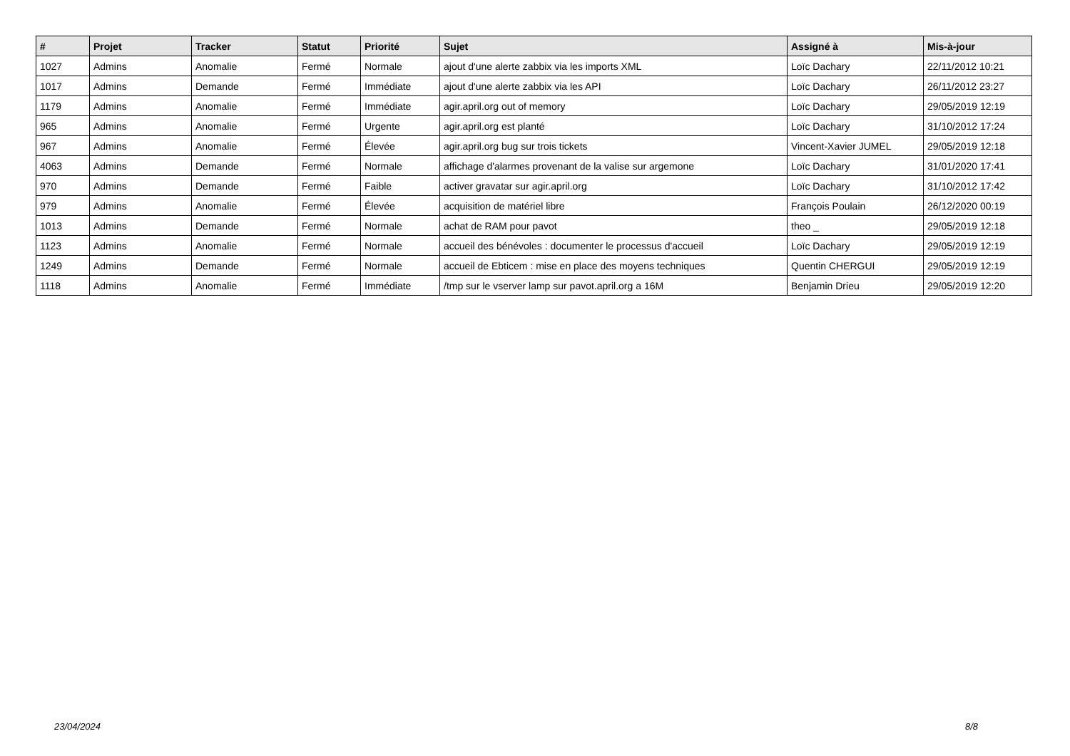| # | Projet | Tracker | Statut | Priorité | Sujet | Assigné à | Mis-à-jour |
| --- | --- | --- | --- | --- | --- | --- | --- |
| 1027 | Admins | Anomalie | Fermé | Normale | ajout d'une alerte zabbix via les imports XML | Loïc Dachary | 22/11/2012 10:21 |
| 1017 | Admins | Demande | Fermé | Immédiate | ajout d'une alerte zabbix via les API | Loïc Dachary | 26/11/2012 23:27 |
| 1179 | Admins | Anomalie | Fermé | Immédiate | agir.april.org out of memory | Loïc Dachary | 29/05/2019 12:19 |
| 965 | Admins | Anomalie | Fermé | Urgente | agir.april.org est planté | Loïc Dachary | 31/10/2012 17:24 |
| 967 | Admins | Anomalie | Fermé | Élevée | agir.april.org bug sur trois tickets | Vincent-Xavier JUMEL | 29/05/2019 12:18 |
| 4063 | Admins | Demande | Fermé | Normale | affichage d'alarmes provenant de la valise sur argemone | Loïc Dachary | 31/01/2020 17:41 |
| 970 | Admins | Demande | Fermé | Faible | activer gravatar sur agir.april.org | Loïc Dachary | 31/10/2012 17:42 |
| 979 | Admins | Anomalie | Fermé | Élevée | acquisition de matériel libre | François Poulain | 26/12/2020 00:19 |
| 1013 | Admins | Demande | Fermé | Normale | achat de RAM pour pavot | theo _ | 29/05/2019 12:18 |
| 1123 | Admins | Anomalie | Fermé | Normale | accueil des bénévoles : documenter le processus d'accueil | Loïc Dachary | 29/05/2019 12:19 |
| 1249 | Admins | Demande | Fermé | Normale | accueil de Ebticem : mise en place des moyens techniques | Quentin CHERGUI | 29/05/2019 12:19 |
| 1118 | Admins | Anomalie | Fermé | Immédiate | /tmp sur le vserver lamp sur pavot.april.org a 16M | Benjamin Drieu | 29/05/2019 12:20 |
23/04/2024 8/8